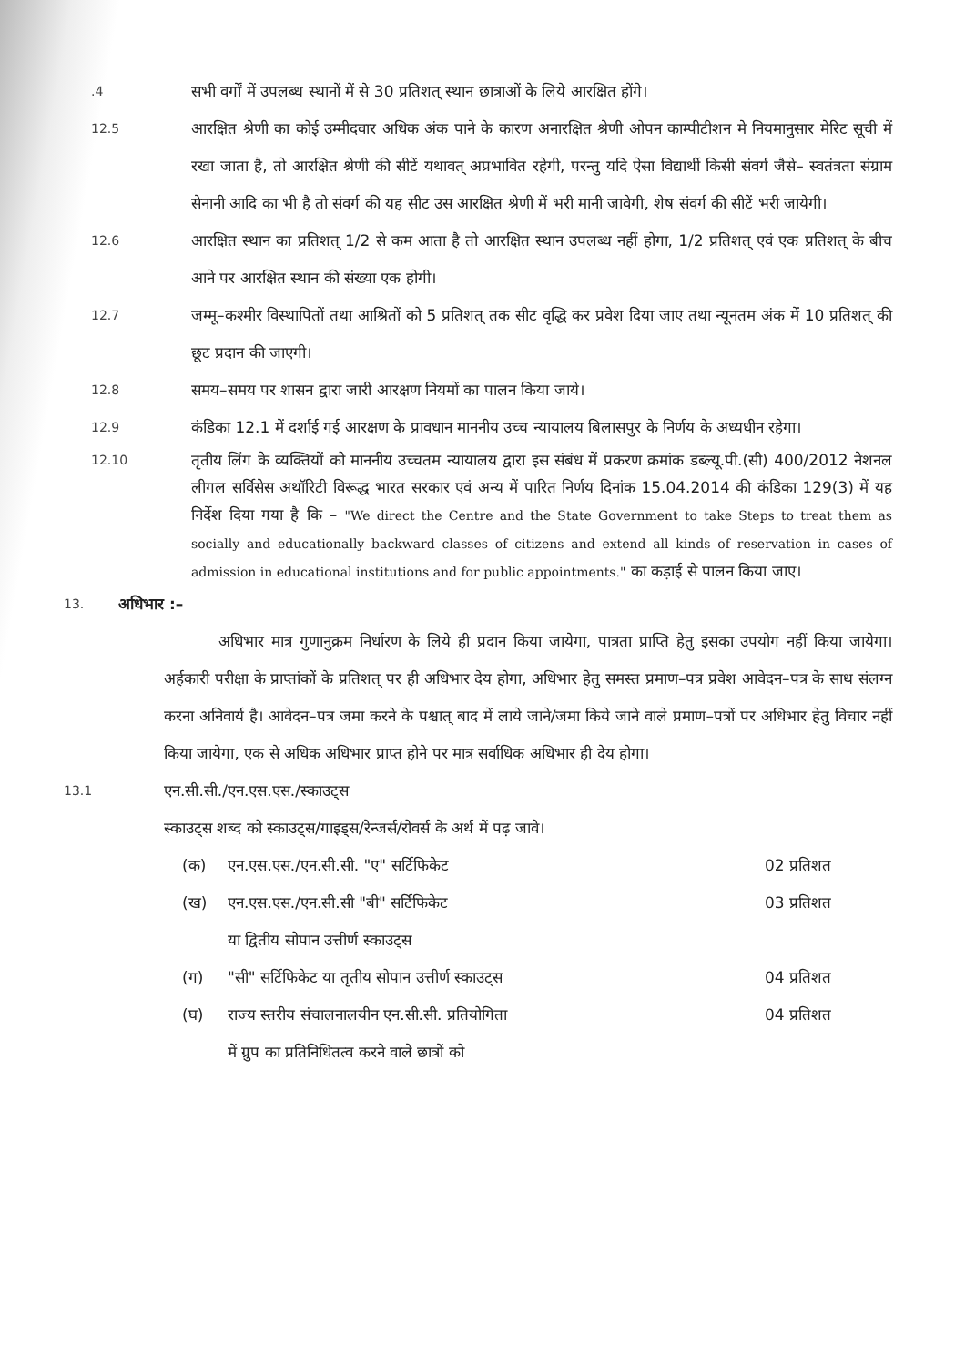.4
सभी वर्गों में उपलब्ध स्थानों में से 30 प्रतिशत् स्थान छात्राओं के लिये आरक्षित होंगे।
12.5
आरक्षित श्रेणी का कोई उम्मीदवार अधिक अंक पाने के कारण अनारक्षित श्रेणी ओपन काम्पीटीशन मे नियमानुसार मेरिट सूची में रखा जाता है, तो आरक्षित श्रेणी की सीटें यथावत् अप्रभावित रहेगी, परन्तु यदि ऐसा विद्यार्थी किसी संवर्ग जैसे– स्वतंत्रता संग्राम सेनानी आदि का भी है तो संवर्ग की यह सीट उस आरक्षित श्रेणी में भरी मानी जावेगी, शेष संवर्ग की सीटें भरी जायेगी।
12.6
आरक्षित स्थान का प्रतिशत् 1/2 से कम आता है तो आरक्षित स्थान उपलब्ध नहीं होगा, 1/2 प्रतिशत् एवं एक प्रतिशत् के बीच आने पर आरक्षित स्थान की संख्या एक होगी।
12.7
जम्मू–कश्मीर विस्थापितों तथा आश्रितों को 5 प्रतिशत् तक सीट वृद्धि कर प्रवेश दिया जाए तथा न्यूनतम अंक में 10 प्रतिशत् की छूट प्रदान की जाएगी।
12.8
समय–समय पर शासन द्वारा जारी आरक्षण नियमों का पालन किया जाये।
12.9
कंडिका 12.1 में दर्शाई गई आरक्षण के प्रावधान माननीय उच्च न्यायालय बिलासपुर के निर्णय के अध्यधीन रहेगा।
12.10
तृतीय लिंग के व्यक्तियों को माननीय उच्चतम न्यायालय द्वारा इस संबंध में प्रकरण क्रमांक डब्ल्यू.पी.(सी) 400/2012 नेशनल लीगल सर्विसेस अथॉरिटी विरूद्ध भारत सरकार एवं अन्य में पारित निर्णय दिनांक 15.04.2014 की कंडिका 129(3) में यह निर्देश दिया गया है कि – "We direct the Centre and the State Government to take Steps to treat them as socially and educationally backward classes of citizens and extend all kinds of reservation in cases of admission in educational institutions and for public appointments." का कड़ाई से पालन किया जाए।
13.
अधिभार :–
अधिभार मात्र गुणानुक्रम निर्धारण के लिये ही प्रदान किया जायेगा, पात्रता प्राप्ति हेतु इसका उपयोग नहीं किया जायेगा। अर्हकारी परीक्षा के प्राप्तांकों के प्रतिशत् पर ही अधिभार देय होगा, अधिभार हेतु समस्त प्रमाण–पत्र प्रवेश आवेदन–पत्र के साथ संलग्न करना अनिवार्य है। आवेदन–पत्र जमा करने के पश्चात् बाद में लाये जाने/जमा किये जाने वाले प्रमाण–पत्रों पर अधिभार हेतु विचार नहीं किया जायेगा, एक से अधिक अधिभार प्राप्त होने पर मात्र सर्वाधिक अधिभार ही देय होगा।
13.1
एन.सी.सी./एन.एस.एस./स्काउट्स
स्काउट्स शब्द को स्काउट्स/गाइड्स/रेन्जर्स/रोवर्स के अर्थ में पढ़ जावे।
(क) एन.एस.एस./एन.सी.सी. "ए" सर्टिफिकेट
02 प्रतिशत
(ख) एन.एस.एस./एन.सी.सी "बी" सर्टिफिकेट
या द्वितीय सोपान उत्तीर्ण स्काउट्स
03 प्रतिशत
(ग) "सी" सर्टिफिकेट या तृतीय सोपान उत्तीर्ण स्काउट्स
04 प्रतिशत
(घ) राज्य स्तरीय संचालनालयीन एन.सी.सी. प्रतियोगिता
में ग्रुप का प्रतिनिधितत्व करने वाले छात्रों को
04 प्रतिशत